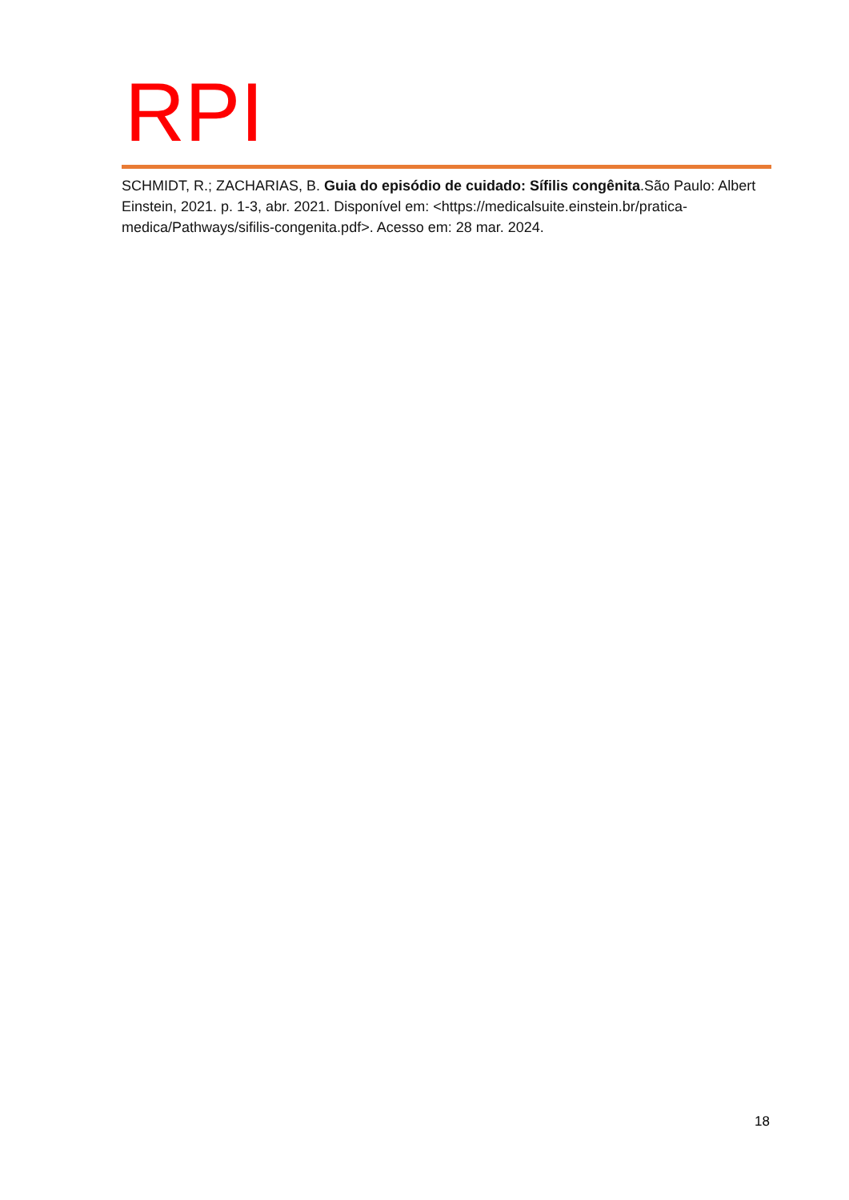RPI
SCHMIDT, R.; ZACHARIAS, B. Guia do episódio de cuidado: Sífilis congênita.São Paulo: Albert Einstein, 2021. p. 1-3, abr. 2021. Disponível em: <https://medicalsuite.einstein.br/pratica-medica/Pathways/sifilis-congenita.pdf>. Acesso em: 28 mar. 2024.
18